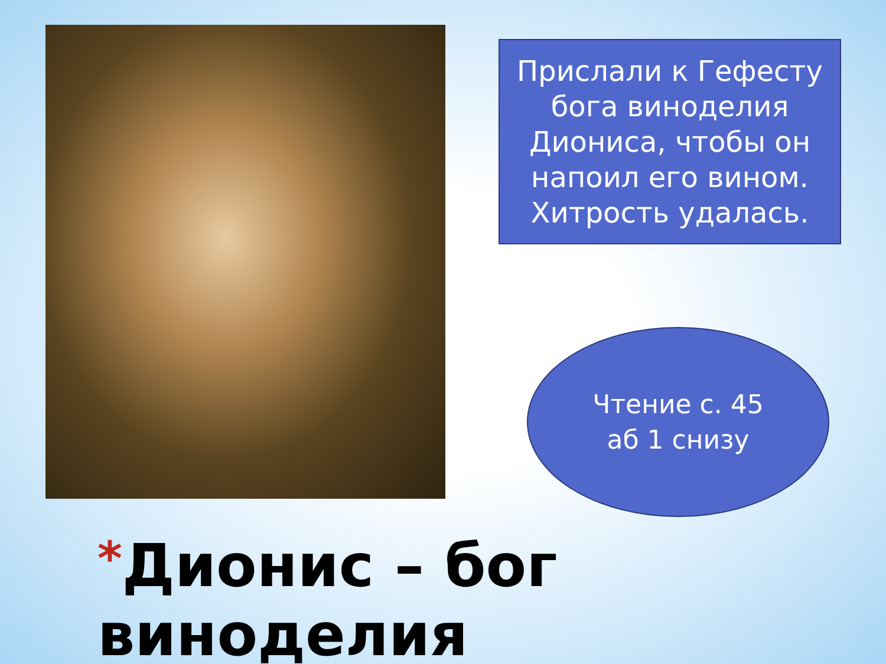Прислали к Гефесту бога виноделия Диониса, чтобы он напоил его вином. Хитрость удалась.
Чтение с. 45
аб 1 снизу
*Дионис – бог виноделия